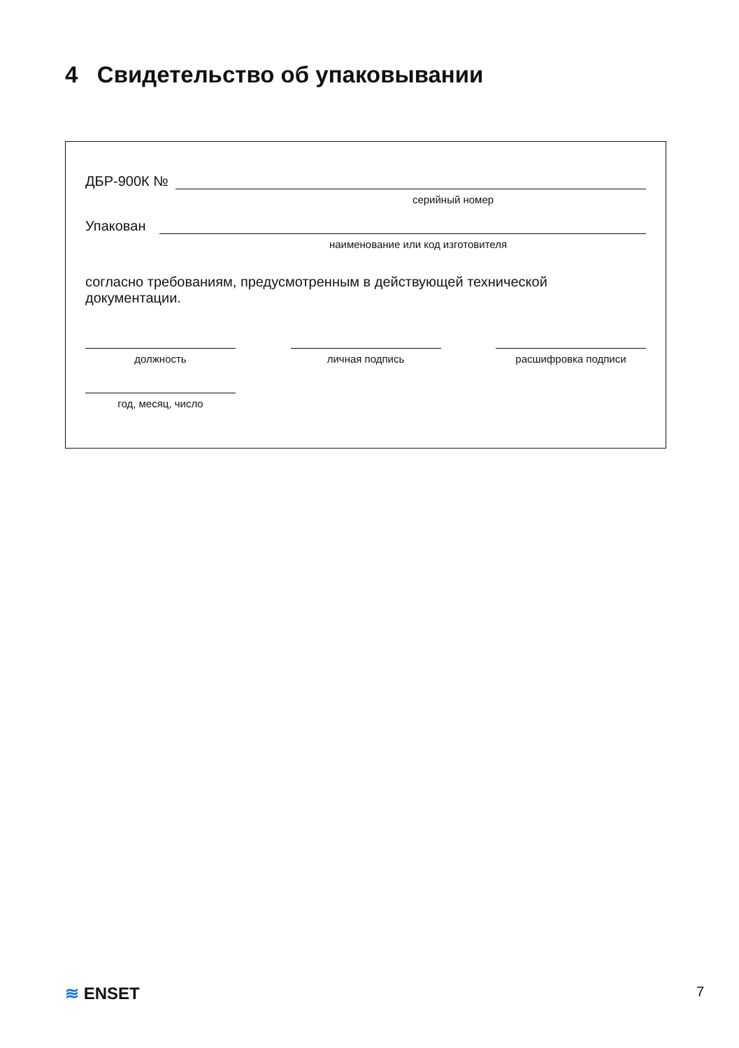4 Свидетельство об упаковывании
ДБР-900К №
серийный номер
Упакован
наименование или код изготовителя
согласно требованиям, предусмотренным в действующей технической документации.
должность личная подпись расшифровка подписи
год, месяц, число
≋ ENSET
7